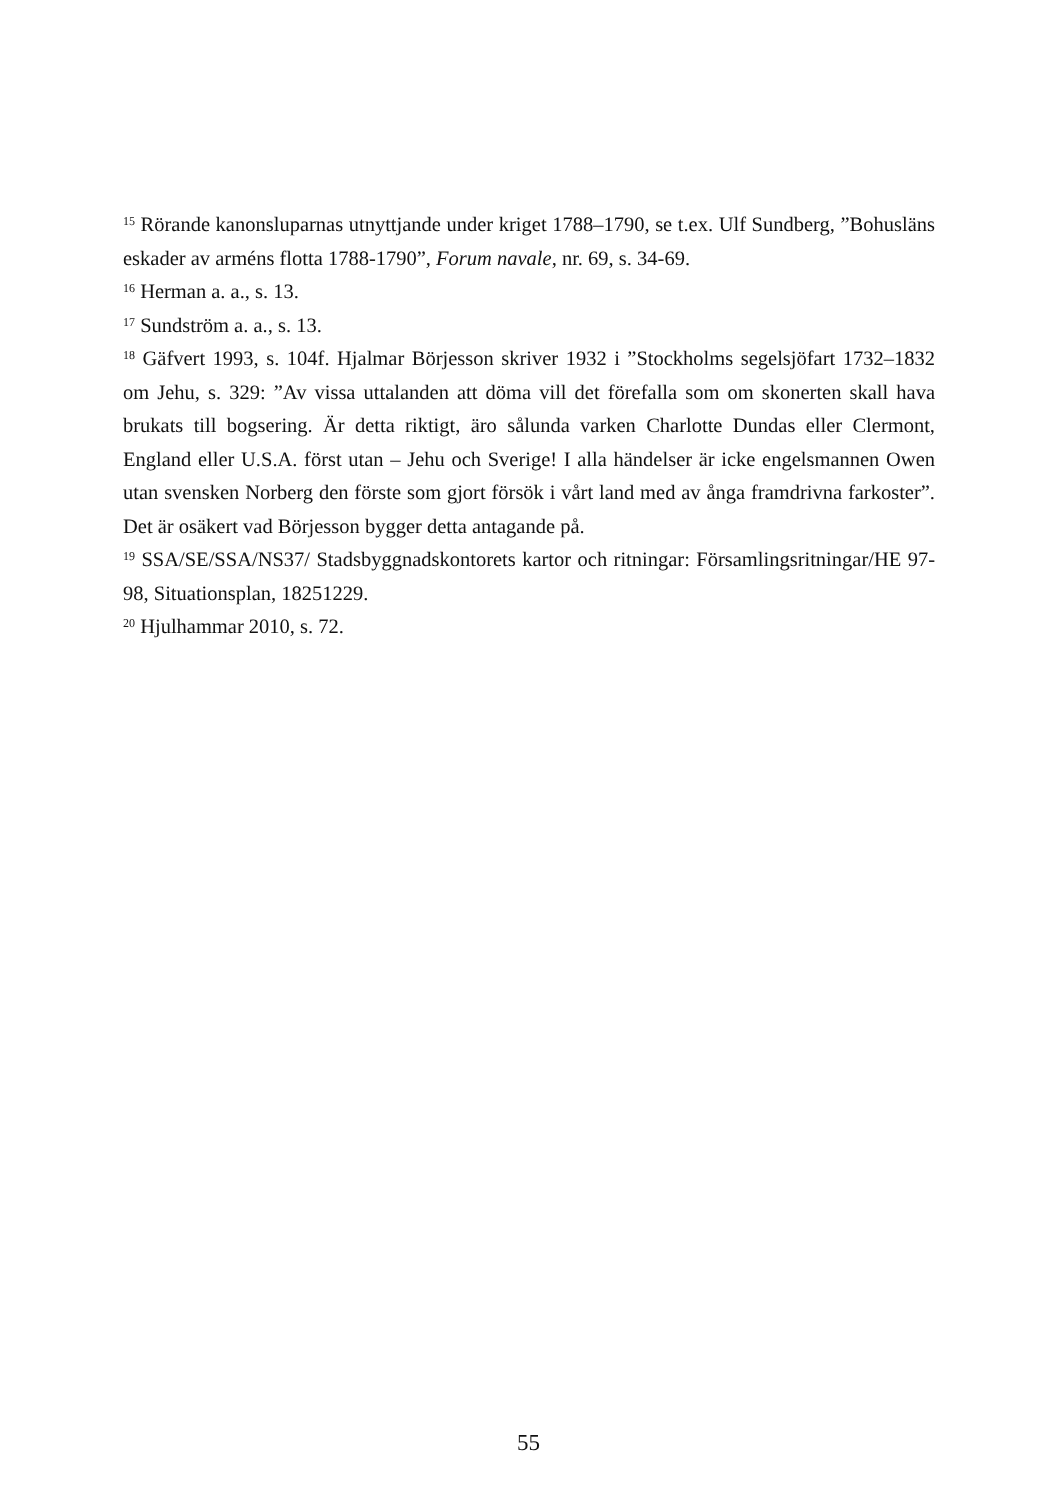<sup>15</sup> Rörande kanonsluparnas utnyttjande under kriget 1788–1790, se t.ex. Ulf Sundberg, ”Bohusläns eskader av arméns flotta 1788-1790”, Forum navale, nr. 69, s. 34-69.
<sup>16</sup> Herman a. a., s. 13.
<sup>17</sup> Sundström a. a., s. 13.
<sup>18</sup> Gäfvert 1993, s. 104f. Hjalmar Börjesson skriver 1932 i ”Stockholms segelsjöfart 1732–1832 om Jehu, s. 329: ”Av vissa uttalanden att döma vill det förefalla som om skonerten skall hava brukats till bogsering. Är detta riktigt, äro sålunda varken Charlotte Dundas eller Clermont, England eller U.S.A. först utan – Jehu och Sverige! I alla händelser är icke engelsmannen Owen utan svensken Norberg den förste som gjort försök i vårt land med av ånga framdrivna farkoster”. Det är osäkert vad Börjesson bygger detta antagande på.
<sup>19</sup> SSA/SE/SSA/NS37/ Stadsbyggnadskontorets kartor och ritningar: Församlingsritningar/HE 97-98, Situationsplan, 18251229.
<sup>20</sup> Hjulhammar 2010, s. 72.
55